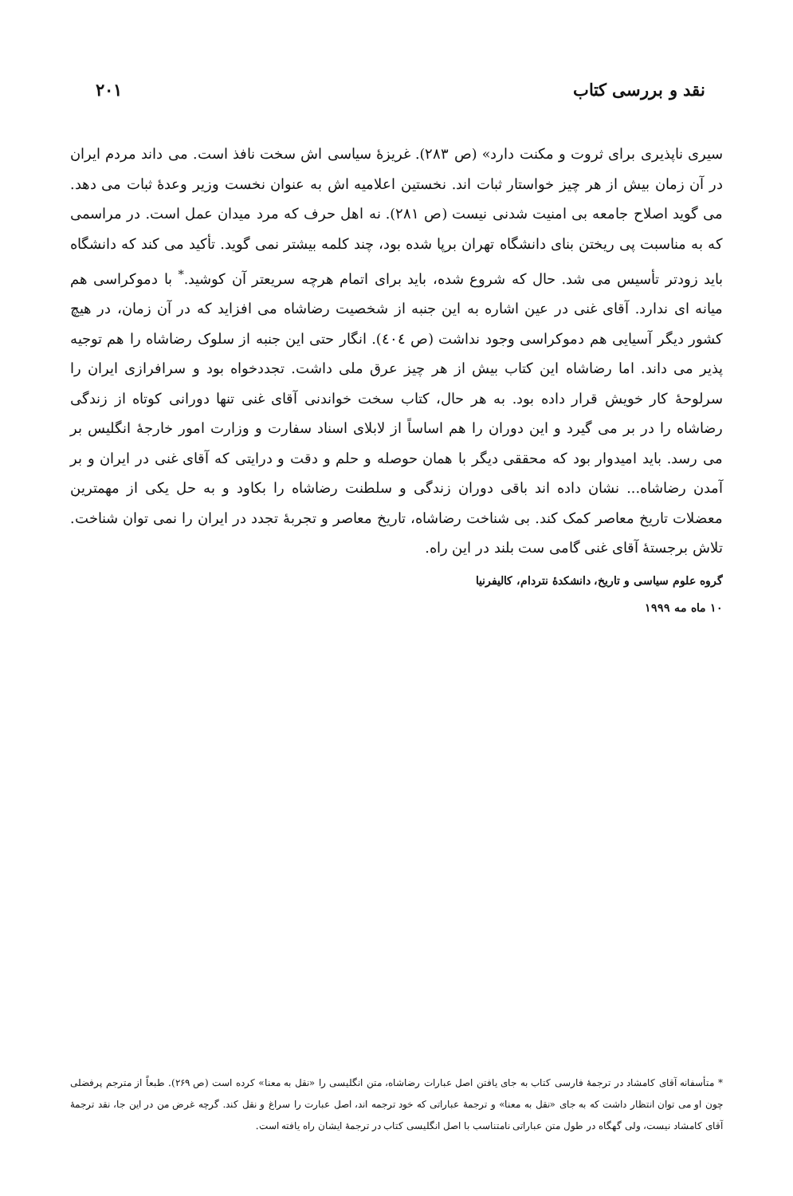نقد و بررسی کتاب ۲۰۱
سیری ناپذیری برای ثروت و مکنت دارد» (ص ۲۸۳). غریزهٔ سیاسی اش سخت نافذ است. می داند مردم ایران در آن زمان بیش از هر چیز خواستار ثبات اند. نخستین اعلامیه اش به عنوان نخست وزیر وعدهٔ ثبات می دهد. می گوید اصلاح جامعه بی امنیت شدنی نیست (ص ۲۸۱). نه اهل حرف که مرد میدان عمل است. در مراسمی که به مناسبت پی ریختن بنای دانشگاه تهران برپا شده بود، چند کلمه بیشتر نمی گوید. تأکید می کند که دانشگاه باید زودتر تأسیس می شد. حال که شروع شده، باید برای اتمام هرچه سریعتر آن کوشید.<sup>*</sup> با دموکراسی هم میانه ای ندارد. آقای غنی در عین اشاره به این جنبه از شخصیت رضاشاه می افزاید که در آن زمان، در هیچ کشور دیگر آسیایی هم دموکراسی وجود نداشت (ص ٤٠٤). انگار حتی این جنبه از سلوک رضاشاه را هم توجیه پذیر می داند. اما رضاشاه این کتاب بیش از هر چیز عرق ملی داشت. تجددخواه بود و سرافرازی ایران را سرلوحهٔ کار خویش قرار داده بود. به هر حال، کتاب سخت خواندنی آقای غنی تنها دورانی کوتاه از زندگی رضاشاه را در بر می گیرد و این دوران را هم اساساً از لابلای اسناد سفارت و وزارت امور خارجهٔ انگلیس بر می رسد. باید امیدوار بود که محققی دیگر با همان حوصله و حلم و دقت و درایتی که آقای غنی در ایران و بر آمدن رضاشاه... نشان داده اند باقی دوران زندگی و سلطنت رضاشاه را بکاود و به حل یکی از مهمترین معضلات تاریخ معاصر کمک کند. بی شناخت رضاشاه، تاریخ معاصر و تجربهٔ تجدد در ایران را نمی توان شناخت. تلاش برجستهٔ آقای غنی گامی ست بلند در این راه.
گروه علوم سیاسی و تاریخ، دانشکدهٔ نتردام، کالیفرنیا
۱۰ ماه مه ۱۹۹۹
* متأسفانه آقای کامشاد در ترجمهٔ فارسی کتاب به جای یافتن اصل عبارات رضاشاه، متن انگلیسی را «نقل به معنا» کرده است (ص ۲۶۹). طبعاً از مترجم پرفضلی چون او می توان انتظار داشت که به جای «نقل به معنا» و ترجمهٔ عباراتی که خود ترجمه اند، اصل عبارت را سراغ و نقل کند. گرچه غرض من در این جا، نقد ترجمهٔ آقای کامشاد نیست، ولی گهگاه در طول متن عباراتی نامتناسب با اصل انگلیسی کتاب در ترجمهٔ ایشان راه یافته است.